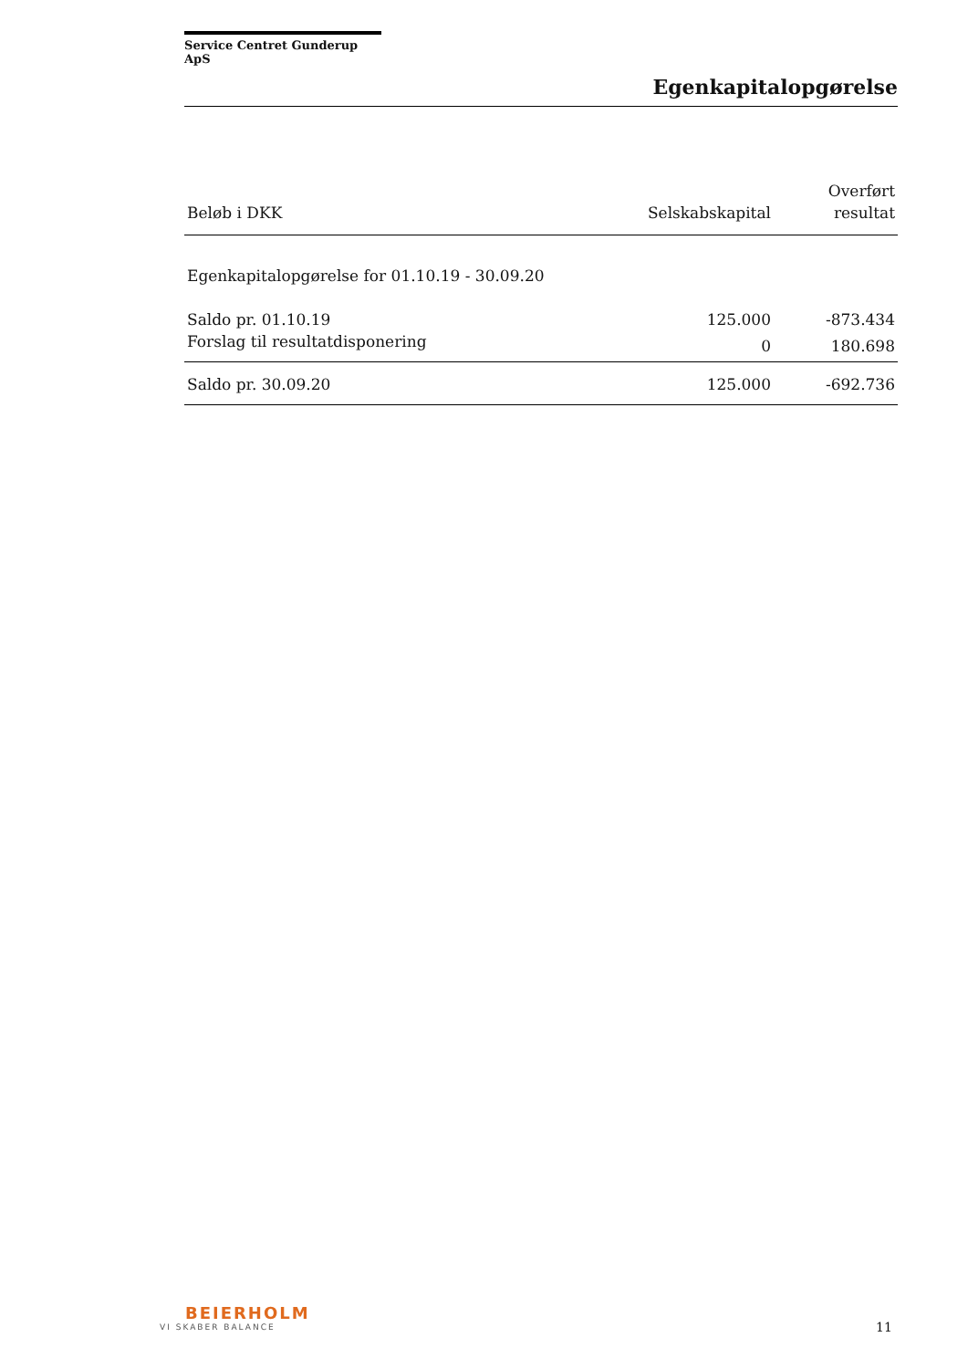Service Centret Gunderup ApS
Egenkapitalopgørelse
| Beløb i DKK | Selskabskapital | Overført resultat |
| --- | --- | --- |
| Egenkapitalopgørelse for 01.10.19 - 30.09.20 | | |
| Saldo pr. 01.10.19 | 125.000 | -873.434 |
| Forslag til resultatdisponering | 0 | 180.698 |
| Saldo pr. 30.09.20 | 125.000 | -692.736 |
BEIERHOLM
VI SKABER BALANCE
11